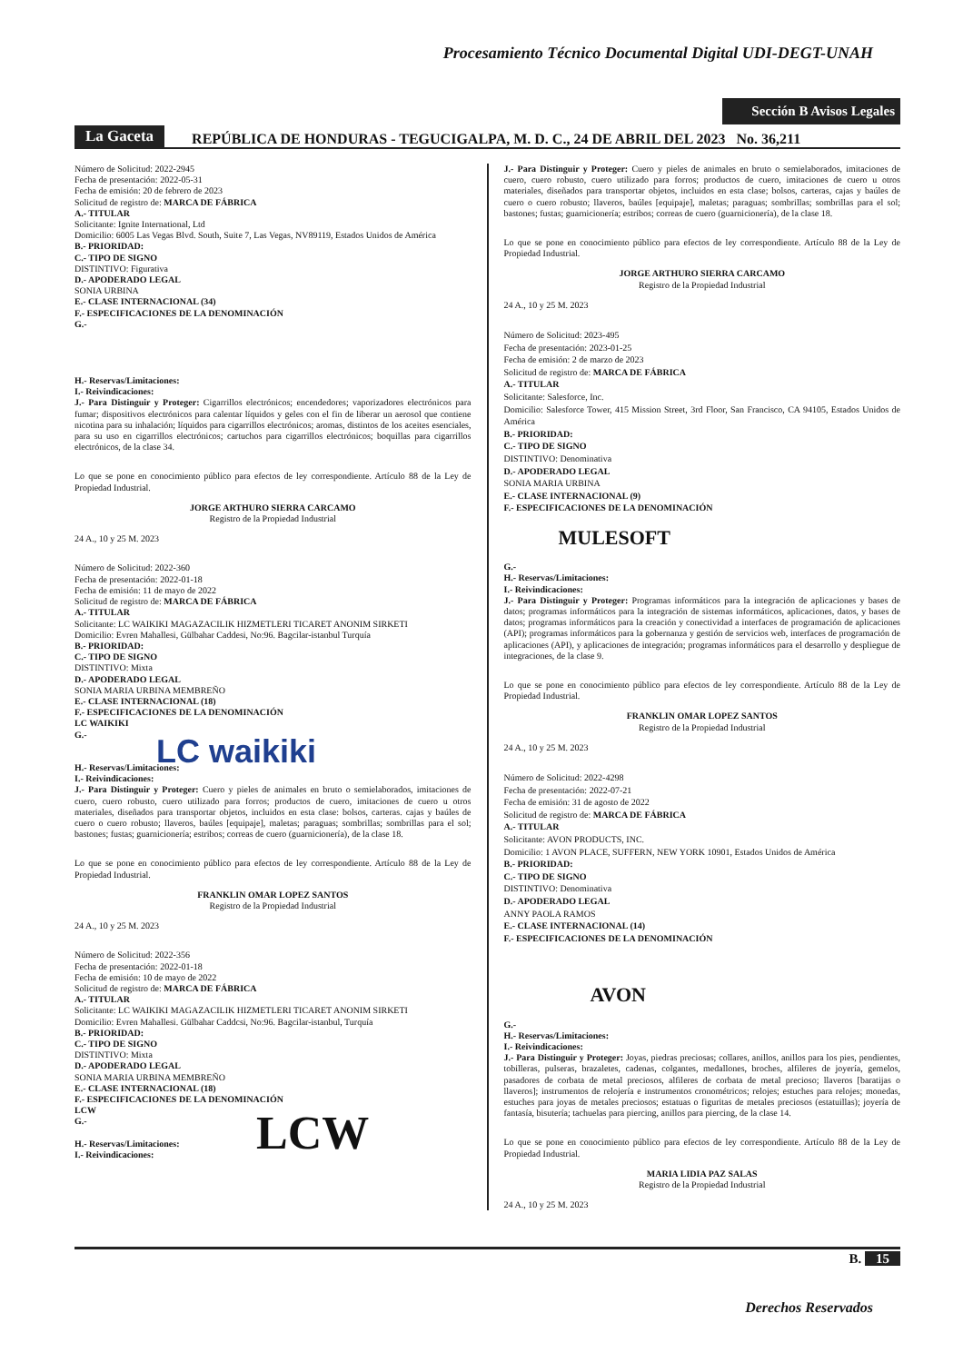Procesamiento Técnico Documental Digital UDI-DEGT-UNAH
Sección B Avisos Legales
La Gaceta REPÚBLICA DE HONDURAS - TEGUCIGALPA, M. D. C., 24 DE ABRIL DEL 2023 No. 36,211
Número de Solicitud: 2022-2945
Fecha de presentación: 2022-05-31
Fecha de emisión: 20 de febrero de 2023
Solicitud de registro de: MARCA DE FÁBRICA
A.- TITULAR
Solicitante: Ignite International, Ltd
Domicilio: 6005 Las Vegas Blvd. South, Suite 7, Las Vegas, NV89119, Estados Unidos de América
B.- PRIORIDAD:
C.- TIPO DE SIGNO
DISTINTIVO: Figurativa
D.- APODERADO LEGAL
SONIA URBINA
E.- CLASE INTERNACIONAL (34)
F.- ESPECIFICACIONES DE LA DENOMINACIÓN
G.-
H.- Reservas/Limitaciones:
I.- Reivindicaciones:
J.- Para Distinguir y Proteger: Cigarrillos electrónicos; encendedores; vaporizadores electrónicos para fumar; dispositivos electrónicos para calentar líquidos y geles con el fin de liberar un aerosol que contiene nicotina para su inhalación; líquidos para cigarrillos electrónicos; aromas, distintos de los aceites esenciales, para su uso en cigarrillos electrónicos; cartuchos para cigarrillos electrónicos; boquillas para cigarrillos electrónicos, de la clase 34.
Lo que se pone en conocimiento público para efectos de ley correspondiente. Artículo 88 de la Ley de Propiedad Industrial.
JORGE ARTHURO SIERRA CARCAMO
Registro de la Propiedad Industrial
24 A., 10 y 25 M. 2023
Número de Solicitud: 2022-360
Fecha de presentación: 2022-01-18
Fecha de emisión: 11 de mayo de 2022
Solicitud de registro de: MARCA DE FÁBRICA
A.- TITULAR
Solicitante: LC WAIKIKI MAGAZACILIK HIZMETLERI TICARET ANONIM SIRKETI
Domicilio: Evren Mahallesi, Gülbahar Caddesi, No:96. Bagcilar-istanbul Turquía
B.- PRIORIDAD:
C.- TIPO DE SIGNO
DISTINTIVO: Mixta
D.- APODERADO LEGAL
SONIA MARIA URBINA MEMBREÑO
E.- CLASE INTERNACIONAL (18)
F.- ESPECIFICACIONES DE LA DENOMINACIÓN
LC WAIKIKI
G.-
LC waikiki
H.- Reservas/Limitaciones:
I.- Reivindicaciones:
J.- Para Distinguir y Proteger: Cuero y pieles de animales en bruto o semielaborados, imitaciones de cuero, cuero robusto, cuero utilizado para forros; productos de cuero, imitaciones de cuero u otros materiales, diseñados para transportar objetos, incluidos en esta clase: bolsos, carteras. cajas y baúles de cuero o cuero robusto; llaveros, baúles [equipaje], maletas; paraguas; sombrillas; sombrillas para el sol; bastones; fustas; guarnicionería; estribos; correas de cuero (guarnicionería), de la clase 18.
Lo que se pone en conocimiento público para efectos de ley correspondiente. Artículo 88 de la Ley de Propiedad Industrial.
FRANKLIN OMAR LOPEZ SANTOS
Registro de la Propiedad Industrial
24 A., 10 y 25 M. 2023
Número de Solicitud: 2022-356
Fecha de presentación: 2022-01-18
Fecha de emisión: 10 de mayo de 2022
Solicitud de registro de: MARCA DE FÁBRICA
A.- TITULAR
Solicitante: LC WAIKIKI MAGAZACILIK HIZMETLERI TICARET ANONIM SIRKETI
Domicilio: Evren Mahallesi. Gülbahar Caddcsi, No:96. Bagcilar-istanbul, Turquía
B.- PRIORIDAD:
C.- TIPO DE SIGNO
DISTINTIVO: Mixta
D.- APODERADO LEGAL
SONIA MARIA URBINA MEMBREÑO
E.- CLASE INTERNACIONAL (18)
F.- ESPECIFICACIONES DE LA DENOMINACIÓN
LCW
G.-
LCW
H.- Reservas/Limitaciones:
I.- Reivindicaciones:
J.- Para Distinguir y Proteger: Cuero y pieles de animales en bruto o semielaborados, imitaciones de cuero, cuero robusto, cuero utilizado para forros; productos de cuero, imitaciones de cuero u otros materiales, diseñados para transportar objetos, incluidos en esta clase; bolsos, carteras, cajas y baúles de cuero o cuero robusto; llaveros, baúles [equipaje], maletas; paraguas; sombrillas; sombrillas para el sol; bastones; fustas; guarnicionería; estribos; correas de cuero (guarnicionería), de la clase 18.
Lo que se pone en conocimiento público para efectos de ley correspondiente. Artículo 88 de la Ley de Propiedad Industrial.
JORGE ARTHURO SIERRA CARCAMO
Registro de la Propiedad Industrial
24 A., 10 y 25 M. 2023
Número de Solicitud: 2023-495
Fecha de presentación: 2023-01-25
Fecha de emisión: 2 de marzo de 2023
Solicitud de registro de: MARCA DE FÁBRICA
A.- TITULAR
Solicitante: Salesforce, Inc.
Domicilio: Salesforce Tower, 415 Mission Street, 3rd Floor, San Francisco, CA 94105, Estados Unidos de América
B.- PRIORIDAD:
C.- TIPO DE SIGNO
DISTINTIVO: Denominativa
D.- APODERADO LEGAL
SONIA MARIA URBINA
E.- CLASE INTERNACIONAL (9)
F.- ESPECIFICACIONES DE LA DENOMINACIÓN
MULESOFT
G.-
H.- Reservas/Limitaciones:
I.- Reivindicaciones:
J.- Para Distinguir y Proteger: Programas informáticos para la integración de aplicaciones y bases de datos; programas informáticos para la integración de sistemas informáticos, aplicaciones, datos, y bases de datos; programas informáticos para la creación y conectividad a interfaces de programación de aplicaciones (API); programas informáticos para la gobernanza y gestión de servicios web, interfaces de programación de aplicaciones (API), y aplicaciones de integración; programas informáticos para el desarrollo y despliegue de integraciones, de la clase 9.
Lo que se pone en conocimiento público para efectos de ley correspondiente. Artículo 88 de la Ley de Propiedad Industrial.
FRANKLIN OMAR LOPEZ SANTOS
Registro de la Propiedad Industrial
24 A., 10 y 25 M. 2023
Número de Solicitud: 2022-4298
Fecha de presentación: 2022-07-21
Fecha de emisión: 31 de agosto de 2022
Solicitud de registro de: MARCA DE FÁBRICA
A.- TITULAR
Solicitante: AVON PRODUCTS, INC.
Domicilio: 1 AVON PLACE, SUFFERN, NEW YORK 10901, Estados Unidos de América
B.- PRIORIDAD:
C.- TIPO DE SIGNO
DISTINTIVO: Denominativa
D.- APODERADO LEGAL
ANNY PAOLA RAMOS
E.- CLASE INTERNACIONAL (14)
F.- ESPECIFICACIONES DE LA DENOMINACIÓN
AVON
G.-
H.- Reservas/Limitaciones:
I.- Reivindicaciones:
J.- Para Distinguir y Proteger: Joyas, piedras preciosas; collares, anillos, anillos para los pies, pendientes, tobilleras, pulseras, brazaletes, cadenas, colgantes, medallones, broches, alfileres de joyería, gemelos, pasadores de corbata de metal preciosos, alfileres de corbata de metal precioso; llaveros [baratijas o llaveros]; instrumentos de relojería e instrumentos cronométricos; relojes; estuches para relojes; monedas, estuches para joyas de metales preciosos; estatuas o figuritas de metales preciosos (estatuillas); joyería de fantasía, bisutería; tachuelas para piercing, anillos para piercing, de la clase 14.
Lo que se pone en conocimiento público para efectos de ley correspondiente. Artículo 88 de la Ley de Propiedad Industrial.
MARIA LIDIA PAZ SALAS
Registro de la Propiedad Industrial
24 A., 10 y 25 M. 2023
B. 15
Derechos Reservados